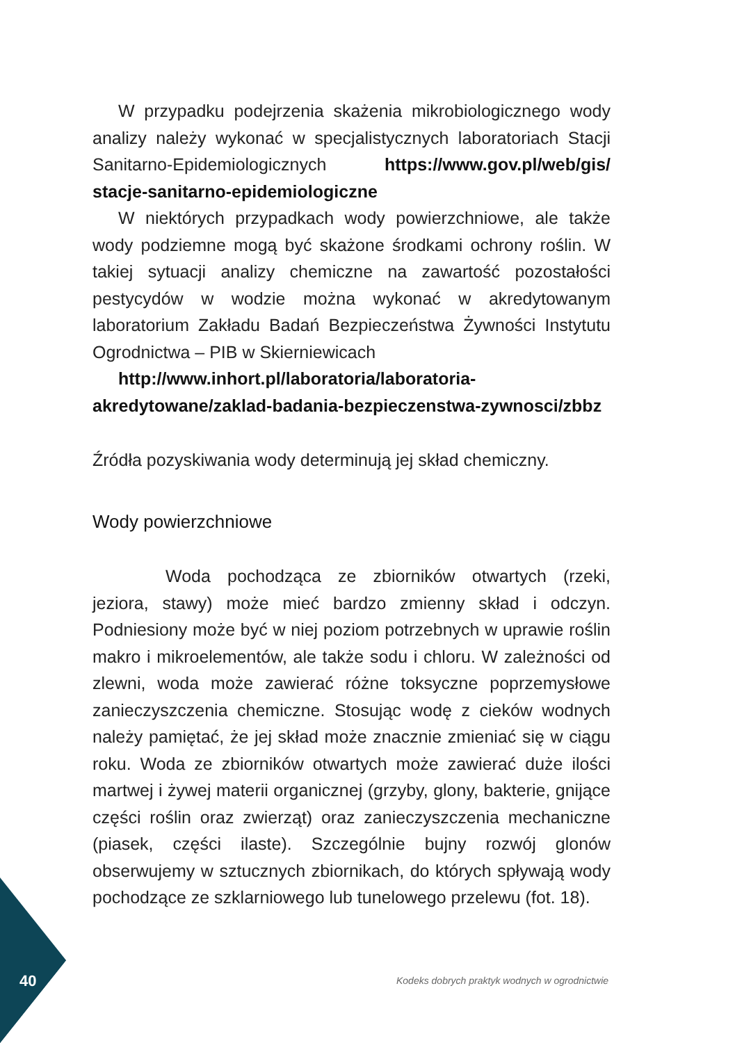W przypadku podejrzenia skażenia mikrobiologicznego wody analizy należy wykonać w specjalistycznych laboratoriach Stacji Sanitarno-Epidemiologicznych https://www.gov.pl/web/gis/ stacje-sanitarno-epidemiologiczne
W niektórych przypadkach wody powierzchniowe, ale także wody podziemne mogą być skażone środkami ochrony roślin. W takiej sytuacji analizy chemiczne na zawartość pozostałości pestycydów w wodzie można wykonać w akredytowanym laboratorium Zakładu Badań Bezpieczeństwa Żywności Instytutu Ogrodnictwa – PIB w Skierniewicach
http://www.inhort.pl/laboratoria/laboratoria-akredytowane/zaklad-badania-bezpieczenstwa-zywnosci/zbbz
Źródła pozyskiwania wody determinują jej skład chemiczny.
Wody powierzchniowe
Woda pochodząca ze zbiorników otwartych (rzeki, jeziora, stawy) może mieć bardzo zmienny skład i odczyn. Podniesiony może być w niej poziom potrzebnych w uprawie roślin makro i mikroelementów, ale także sodu i chloru. W zależności od zlewni, woda może zawierać różne toksyczne poprzemysłowe zanieczyszczenia chemiczne. Stosując wodę z cieków wodnych należy pamiętać, że jej skład może znacznie zmieniać się w ciągu roku. Woda ze zbiorników otwartych może zawierać duże ilości martwej i żywej materii organicznej (grzyby, glony, bakterie, gnijące części roślin oraz zwierząt) oraz zanieczyszczenia mechaniczne (piasek, części ilaste). Szczególnie bujny rozwój glonów obserwujemy w sztucznych zbiornikach, do których spływają wody pochodzące ze szklarniowego lub tunelowego przelewu (fot. 18).
40
Kodeks dobrych praktyk wodnych w ogrodnictwie